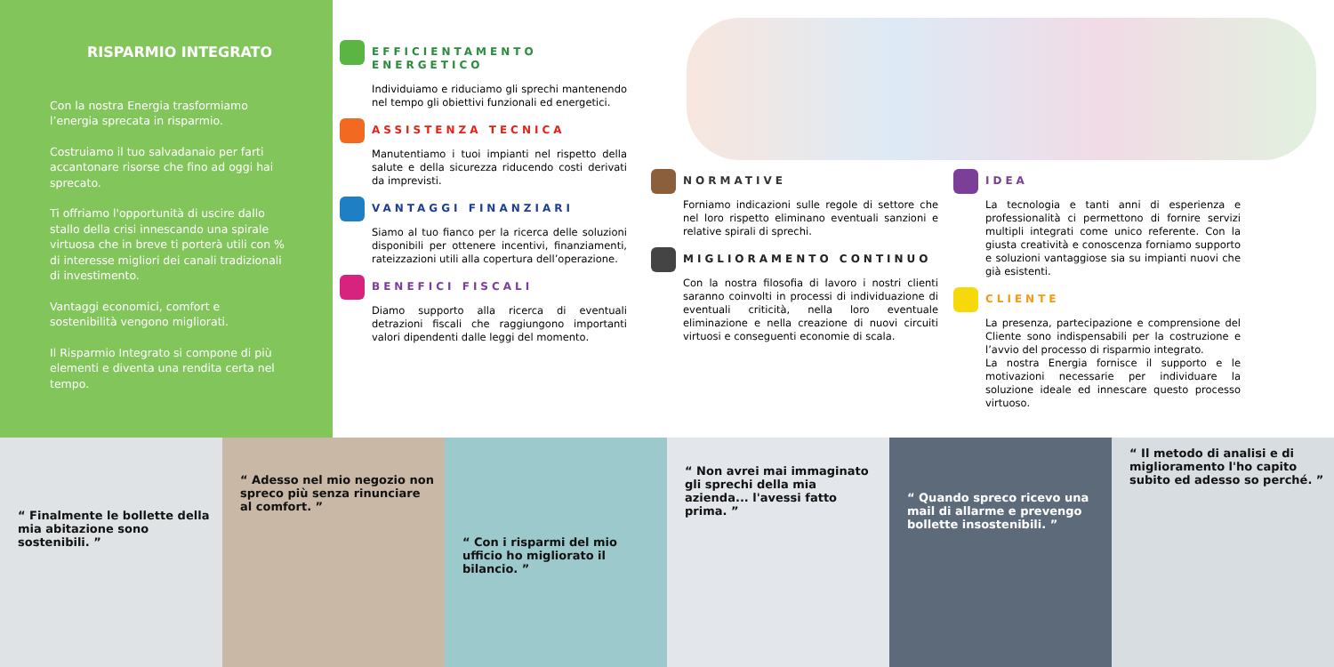RISPARMIO INTEGRATO
Con la nostra Energia trasformiamo l’energia sprecata in risparmio.
Costruiamo il tuo salvadanaio per farti accantonare risorse che fino ad oggi hai sprecato.
Ti offriamo l'opportunità di uscire dallo stallo della crisi innescando una spirale virtuosa che in breve ti porterà utili con % di interesse migliori dei canali tradizionali di investimento.
Vantaggi economici, comfort e sostenibilità vengono migliorati.
Il Risparmio Integrato si compone di più elementi e diventa una rendita certa nel tempo.
EFFICIENTAMENTO ENERGETICO
Individuiamo e riduciamo gli sprechi mantenendo nel tempo gli obiettivi funzionali ed energetici.
ASSISTENZA TECNICA
Manutentiamo i tuoi impianti nel rispetto della salute e della sicurezza riducendo costi derivati da imprevisti.
VANTAGGI FINANZIARI
Siamo al tuo fianco per la ricerca delle soluzioni disponibili per ottenere incentivi, finanziamenti, rateizzazioni utili alla copertura dell’operazione.
BENEFICI FISCALI
Diamo supporto alla ricerca di eventuali detrazioni fiscali che raggiungono importanti valori dipendenti dalle leggi del momento.
NORMATIVE
Forniamo indicazioni sulle regole di settore che nel loro rispetto eliminano eventuali sanzioni e relative spirali di sprechi.
MIGLIORAMENTO CONTINUO
Con la nostra filosofia di lavoro i nostri clienti saranno coinvolti in processi di individuazione di eventuali criticità, nella loro eventuale eliminazione e nella creazione di nuovi circuiti virtuosi e conseguenti economie di scala.
IDEA
La tecnologia e tanti anni di esperienza e professionalità ci permettono di fornire servizi multipli integrati come unico referente. Con la giusta creatività e conoscenza forniamo supporto e soluzioni vantaggiose sia su impianti nuovi che già esistenti.
CLIENTE
La presenza, partecipazione e comprensione del Cliente sono indispensabili per la costruzione e l’avvio del processo di risparmio integrato.
La nostra Energia fornisce il supporto e le motivazioni necessarie per individuare la soluzione ideale ed innescare questo processo virtuoso.
“ Finalmente le bollette della mia abitazione sono sostenibili. ”
“ Adesso nel mio negozio non spreco più senza rinunciare al comfort. ”
“ Con i risparmi del mio ufficio ho migliorato il bilancio. ”
“ Non avrei mai immaginato gli sprechi della mia azienda... l'avessi fatto prima. ”
“ Quando spreco ricevo una mail di allarme e prevengo bollette insostenibili. ”
“ Il metodo di analisi e di miglioramento l'ho capito subito ed adesso so perché. ”